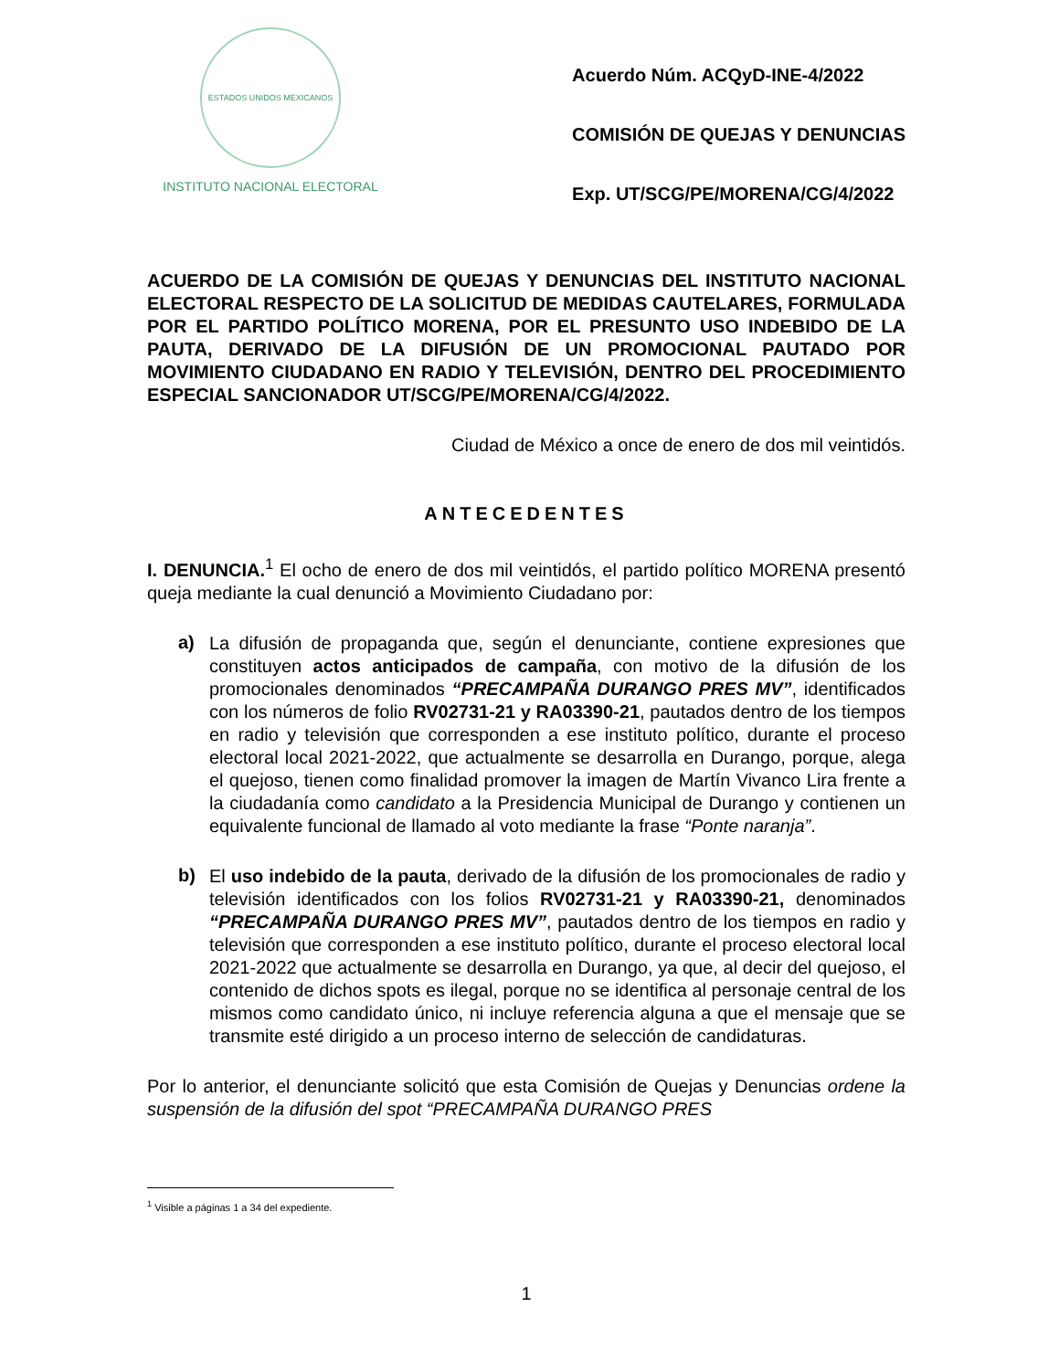ESTADOS UNIDOS MEXICANOS
INSTITUTO NACIONAL ELECTORAL
Acuerdo Núm. ACQyD-INE-4/2022
COMISIÓN DE QUEJAS Y DENUNCIAS
Exp. UT/SCG/PE/MORENA/CG/4/2022
ACUERDO DE LA COMISIÓN DE QUEJAS Y DENUNCIAS DEL INSTITUTO NACIONAL ELECTORAL RESPECTO DE LA SOLICITUD DE MEDIDAS CAUTELARES, FORMULADA POR EL PARTIDO POLÍTICO MORENA, POR EL PRESUNTO USO INDEBIDO DE LA PAUTA, DERIVADO DE LA DIFUSIÓN DE UN PROMOCIONAL PAUTADO POR MOVIMIENTO CIUDADANO EN RADIO Y TELEVISIÓN, DENTRO DEL PROCEDIMIENTO ESPECIAL SANCIONADOR UT/SCG/PE/MORENA/CG/4/2022.
Ciudad de México a once de enero de dos mil veintidós.
ANTECEDENTES
I. DENUNCIA.<sup>1</sup> El ocho de enero de dos mil veintidós, el partido político MORENA presentó queja mediante la cual denunció a Movimiento Ciudadano por:
a)
La difusión de propaganda que, según el denunciante, contiene expresiones que constituyen actos anticipados de campaña, con motivo de la difusión de los promocionales denominados “PRECAMPAÑA DURANGO PRES MV”, identificados con los números de folio RV02731-21 y RA03390-21, pautados dentro de los tiempos en radio y televisión que corresponden a ese instituto político, durante el proceso electoral local 2021-2022, que actualmente se desarrolla en Durango, porque, alega el quejoso, tienen como finalidad promover la imagen de Martín Vivanco Lira frente a la ciudadanía como candidato a la Presidencia Municipal de Durango y contienen un equivalente funcional de llamado al voto mediante la frase “Ponte naranja”.
b)
El uso indebido de la pauta, derivado de la difusión de los promocionales de radio y televisión identificados con los folios RV02731-21 y RA03390-21, denominados “PRECAMPAÑA DURANGO PRES MV”, pautados dentro de los tiempos en radio y televisión que corresponden a ese instituto político, durante el proceso electoral local 2021-2022 que actualmente se desarrolla en Durango, ya que, al decir del quejoso, el contenido de dichos spots es ilegal, porque no se identifica al personaje central de los mismos como candidato único, ni incluye referencia alguna a que el mensaje que se transmite esté dirigido a un proceso interno de selección de candidaturas.
Por lo anterior, el denunciante solicitó que esta Comisión de Quejas y Denuncias ordene la suspensión de la difusión del spot “PRECAMPAÑA DURANGO PRES
<sup>1</sup> Visible a páginas 1 a 34 del expediente.
1